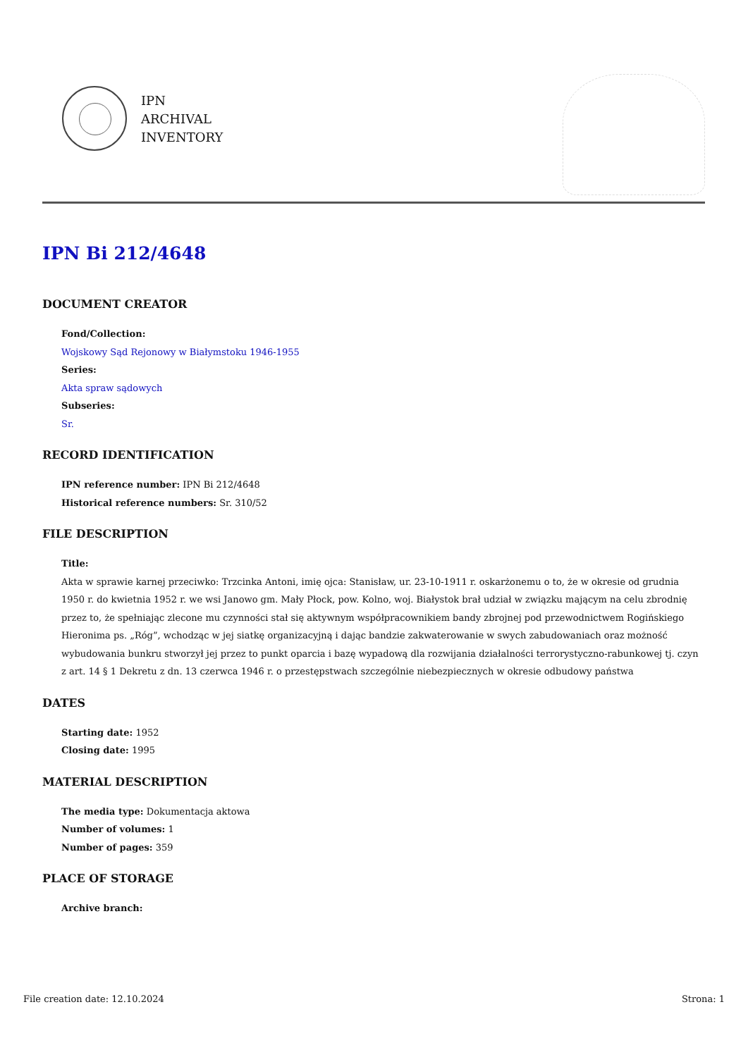IPN
ARCHIVAL
INVENTORY
IPN Bi 212/4648
DOCUMENT CREATOR
Fond/Collection:
Wojskowy Sąd Rejonowy w Białymstoku 1946-1955
Series:
Akta spraw sądowych
Subseries:
Sr.
RECORD IDENTIFICATION
IPN reference number: IPN Bi 212/4648
Historical reference numbers: Sr. 310/52
FILE DESCRIPTION
Title:
Akta w sprawie karnej przeciwko: Trzcinka Antoni, imię ojca: Stanisław, ur. 23-10-1911 r. oskarżonemu o to, że w okresie od grudnia 1950 r. do kwietnia 1952 r. we wsi Janowo gm. Mały Płock, pow. Kolno, woj. Białystok brał udział w związku mającym na celu zbrodnię przez to, że spełniając zlecone mu czynności stał się aktywnym współpracownikiem bandy zbrojnej pod przewodnictwem Rogińskiego Hieronima ps. „Róg”, wchodząc w jej siatkę organizacyjną i dając bandzie zakwaterowanie w swych zabudowaniach oraz możność wybudowania bunkru stworzył jej przez to punkt oparcia i bazę wypadową dla rozwijania działalności terrorystyczno-rabunkowej tj. czyn z art. 14 § 1 Dekretu z dn. 13 czerwca 1946 r. o przestępstwach szczególnie niebezpiecznych w okresie odbudowy państwa
DATES
Starting date: 1952
Closing date: 1995
MATERIAL DESCRIPTION
The media type: Dokumentacja aktowa
Number of volumes: 1
Number of pages: 359
PLACE OF STORAGE
Archive branch:
File creation date: 12.10.2024 Strona: 1